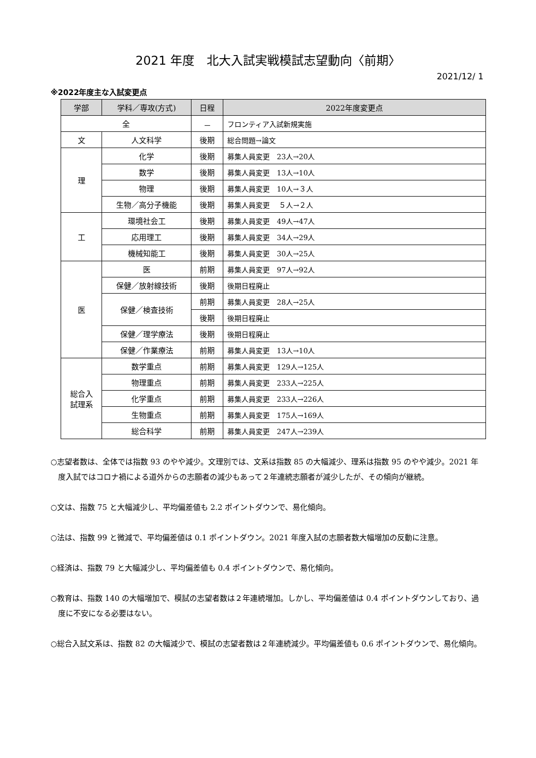2021 年度　北大入試実戦模試志望動向〈前期〉
2021/12/ 1
※2022年度主な入試変更点
| 学部 | 学科／専攻(方式) | 日程 | 2022年度変更点 |
| --- | --- | --- | --- |
| 全 | | － | フロンティア入試新規実施 |
| 文 | 人文科学 | 後期 | 総合問題→論文 |
| 理 | 化学 | 後期 | 募集人員変更 23人→20人 |
| | 数学 | 後期 | 募集人員変更 13人→10人 |
| | 物理 | 後期 | 募集人員変更 10人→３人 |
| | 生物／高分子機能 | 後期 | 募集人員変更 ５人→２人 |
| 工 | 環境社会工 | 後期 | 募集人員変更 49人→47人 |
| | 応用理工 | 後期 | 募集人員変更 34人→29人 |
| | 機械知能工 | 後期 | 募集人員変更 30人→25人 |
| 医 | 医 | 前期 | 募集人員変更 97人→92人 |
| | 保健／放射線技術 | 後期 | 後期日程廃止 |
| | 保健／検査技術 | 前期 | 募集人員変更 28人→25人 |
| | | 後期 | 後期日程廃止 |
| | 保健／理学療法 | 後期 | 後期日程廃止 |
| | 保健／作業療法 | 前期 | 募集人員変更 13人→10人 |
| 総合入 試理系 | 数学重点 | 前期 | 募集人員変更 129人→125人 |
| | 物理重点 | 前期 | 募集人員変更 233人→225人 |
| | 化学重点 | 前期 | 募集人員変更 233人→226人 |
| | 生物重点 | 前期 | 募集人員変更 175人→169人 |
| | 総合科学 | 前期 | 募集人員変更 247人→239人 |
○志望者数は、全体では指数 93 のやや減少。文理別では、文系は指数 85 の大幅減少、理系は指数 95 のやや減少。2021 年度入試ではコロナ禍による道外からの志願者の減少もあって２年連続志願者が減少したが、その傾向が継続。
○文は、指数 75 と大幅減少し、平均偏差値も 2.2 ポイントダウンで、易化傾向。
○法は、指数 99 と微減で、平均偏差値は 0.1 ポイントダウン。2021 年度入試の志願者数大幅増加の反動に注意。
○経済は、指数 79 と大幅減少し、平均偏差値も 0.4 ポイントダウンで、易化傾向。
○教育は、指数 140 の大幅増加で、模試の志望者数は２年連続増加。しかし、平均偏差値は 0.4 ポイントダウンしており、過度に不安になる必要はない。
○総合入試文系は、指数 82 の大幅減少で、模試の志望者数は２年連続減少。平均偏差値も 0.6 ポイントダウンで、易化傾向。